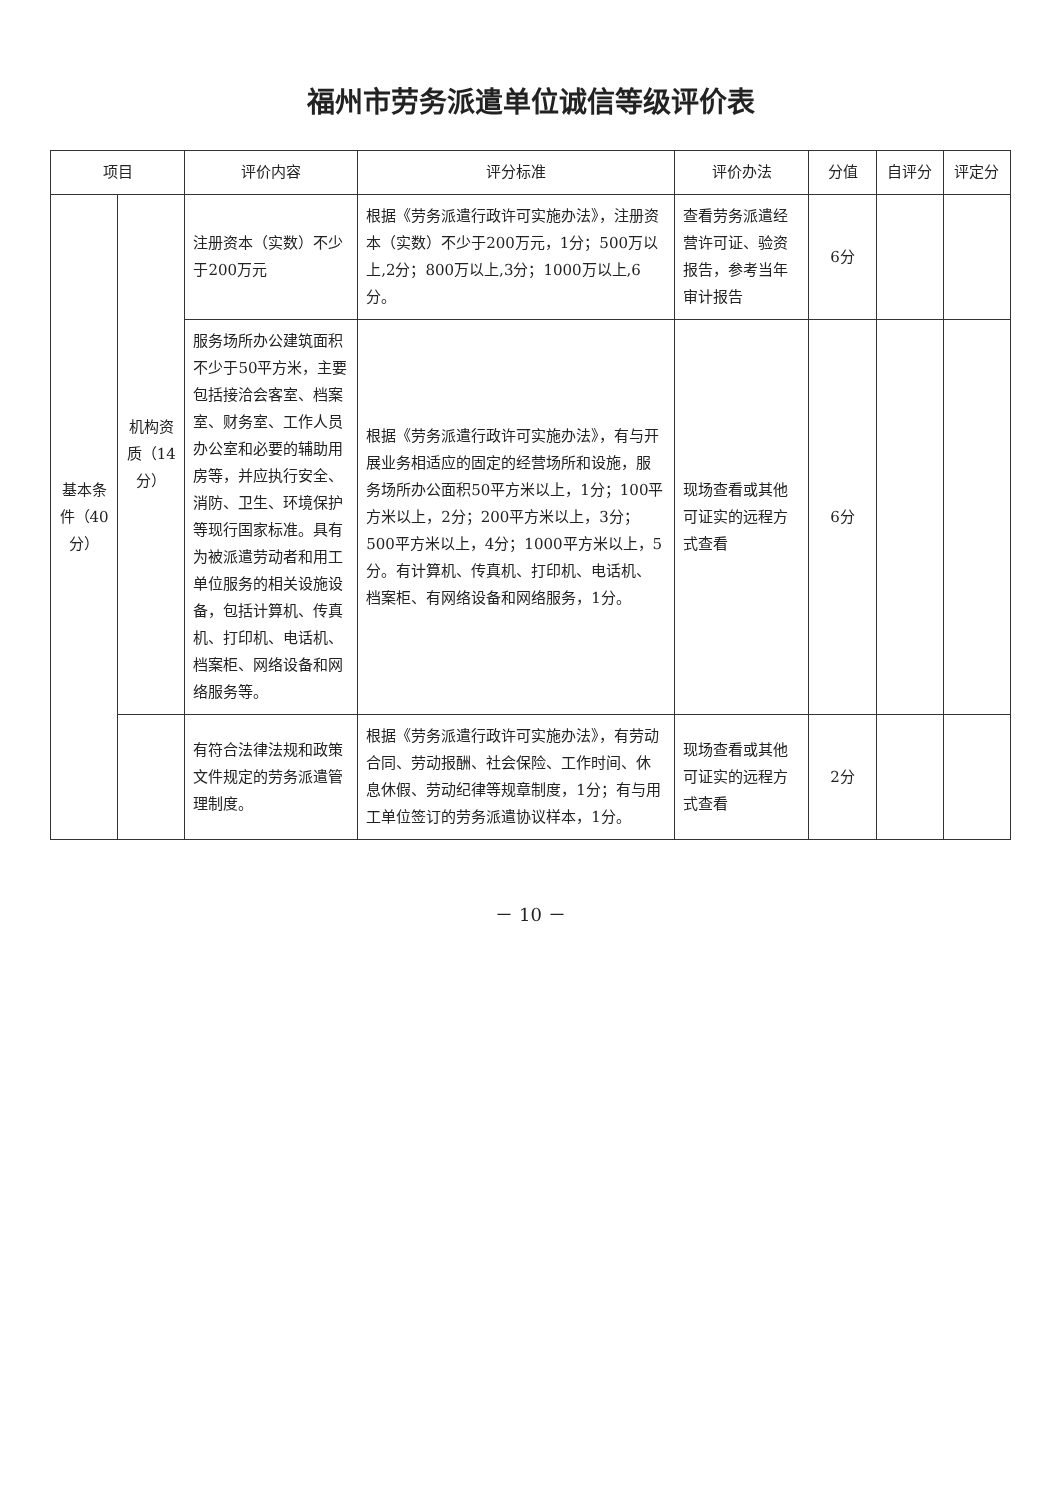福州市劳务派遣单位诚信等级评价表
| 项目 | | 评价内容 | 评分标准 | 评价办法 | 分值 | 自评分 | 评定分 |
| --- | --- | --- | --- | --- | --- | --- | --- |
| 基本条件（40分） | 机构资质（14分） | 注册资本（实数）不少于200万元 | 根据《劳务派遣行政许可实施办法》，注册资本（实数）不少于200万元，1分；500万以上,2分；800万以上,3分；1000万以上,6分。 | 查看劳务派遣经营许可证、验资报告，参考当年审计报告 | 6分 | | |
| | | 服务场所办公建筑面积不少于50平方米，主要包括接洽会客室、档案室、财务室、工作人员办公室和必要的辅助用房等，并应执行安全、消防、卫生、环境保护等现行国家标准。具有为被派遣劳动者和用工单位服务的相关设施设备，包括计算机、传真机、打印机、电话机、档案柜、网络设备和网络服务等。 | 根据《劳务派遣行政许可实施办法》，有与开展业务相适应的固定的经营场所和设施，服务场所办公面积50平方米以上，1分；100平方米以上，2分；200平方米以上，3分；500平方米以上，4分；1000平方米以上，5分。有计算机、传真机、打印机、电话机、档案柜、有网络设备和网络服务，1分。 | 现场查看或其他可证实的远程方式查看 | 6分 | | |
| | | 有符合法律法规和政策文件规定的劳务派遣管理制度。 | 根据《劳务派遣行政许可实施办法》，有劳动合同、劳动报酬、社会保险、工作时间、休息休假、劳动纪律等规章制度，1分；有与用工单位签订的劳务派遣协议样本，1分。 | 现场查看或其他可证实的远程方式查看 | 2分 | | |
－ 10 －